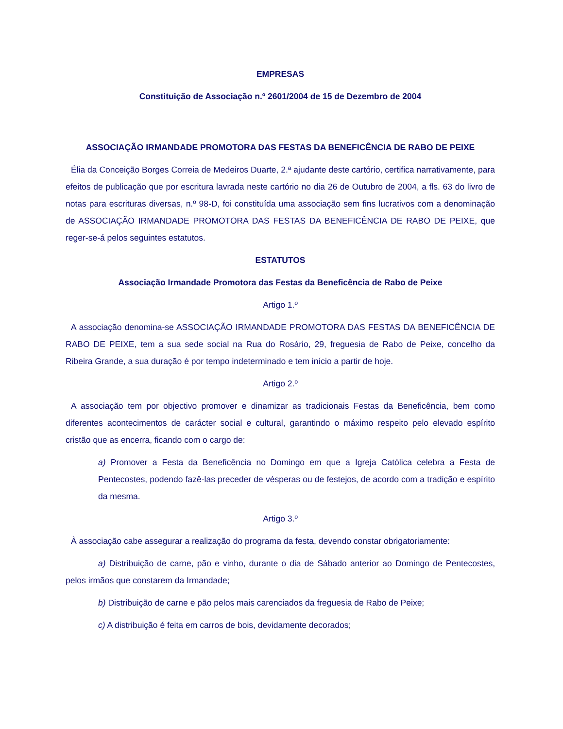EMPRESAS
Constituição de Associação n.º 2601/2004 de 15 de Dezembro de 2004
ASSOCIAÇÃO IRMANDADE PROMOTORA DAS FESTAS DA BENEFICÊNCIA DE RABO DE PEIXE
Élia da Conceição Borges Correia de Medeiros Duarte, 2.ª ajudante deste cartório, certifica narrativamente, para efeitos de publicação que por escritura lavrada neste cartório no dia 26 de Outubro de 2004, a fls. 63 do livro de notas para escrituras diversas, n.º 98-D, foi constituída uma associação sem fins lucrativos com a denominação de ASSOCIAÇÃO IRMANDADE PROMOTORA DAS FESTAS DA BENEFICÊNCIA DE RABO DE PEIXE, que reger-se-á pelos seguintes estatutos.
ESTATUTOS
Associação Irmandade Promotora das Festas da Beneficência de Rabo de Peixe
Artigo 1.º
A associação denomina-se ASSOCIAÇÃO IRMANDADE PROMOTORA DAS FESTAS DA BENEFICÊNCIA DE RABO DE PEIXE, tem a sua sede social na Rua do Rosário, 29, freguesia de Rabo de Peixe, concelho da Ribeira Grande, a sua duração é por tempo indeterminado e tem início a partir de hoje.
Artigo 2.º
A associação tem por objectivo promover e dinamizar as tradicionais Festas da Beneficência, bem como diferentes acontecimentos de carácter social e cultural, garantindo o máximo respeito pelo elevado espírito cristão que as encerra, ficando com o cargo de:
a) Promover a Festa da Beneficência no Domingo em que a Igreja Católica celebra a Festa de Pentecostes, podendo fazê-las preceder de vésperas ou de festejos, de acordo com a tradição e espírito da mesma.
Artigo 3.º
À associação cabe assegurar a realização do programa da festa, devendo constar obrigatoriamente:
a) Distribuição de carne, pão e vinho, durante o dia de Sábado anterior ao Domingo de Pentecostes, pelos irmãos que constarem da Irmandade;
b) Distribuição de carne e pão pelos mais carenciados da freguesia de Rabo de Peixe;
c) A distribuição é feita em carros de bois, devidamente decorados;